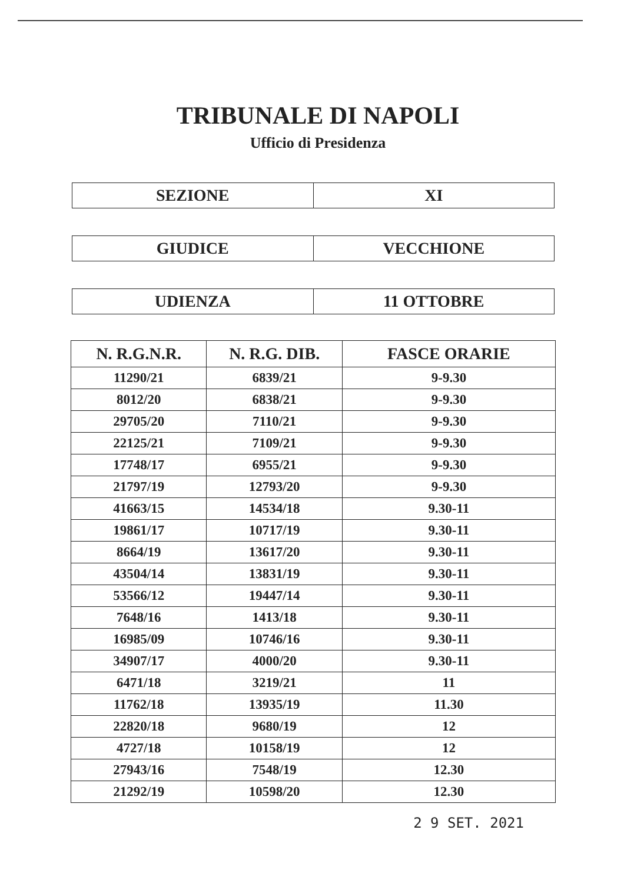TRIBUNALE DI NAPOLI
Ufficio di Presidenza
| SEZIONE | XI |
| GIUDICE | VECCHIONE |
| UDIENZA | 11 OTTOBRE |
| N. R.G.N.R. | N. R.G. DIB. | FASCE ORARIE |
| --- | --- | --- |
| 11290/21 | 6839/21 | 9-9.30 |
| 8012/20 | 6838/21 | 9-9.30 |
| 29705/20 | 7110/21 | 9-9.30 |
| 22125/21 | 7109/21 | 9-9.30 |
| 17748/17 | 6955/21 | 9-9.30 |
| 21797/19 | 12793/20 | 9-9.30 |
| 41663/15 | 14534/18 | 9.30-11 |
| 19861/17 | 10717/19 | 9.30-11 |
| 8664/19 | 13617/20 | 9.30-11 |
| 43504/14 | 13831/19 | 9.30-11 |
| 53566/12 | 19447/14 | 9.30-11 |
| 7648/16 | 1413/18 | 9.30-11 |
| 16985/09 | 10746/16 | 9.30-11 |
| 34907/17 | 4000/20 | 9.30-11 |
| 6471/18 | 3219/21 | 11 |
| 11762/18 | 13935/19 | 11.30 |
| 22820/18 | 9680/19 | 12 |
| 4727/18 | 10158/19 | 12 |
| 27943/16 | 7548/19 | 12.30 |
| 21292/19 | 10598/20 | 12.30 |
2 9 SET. 2021